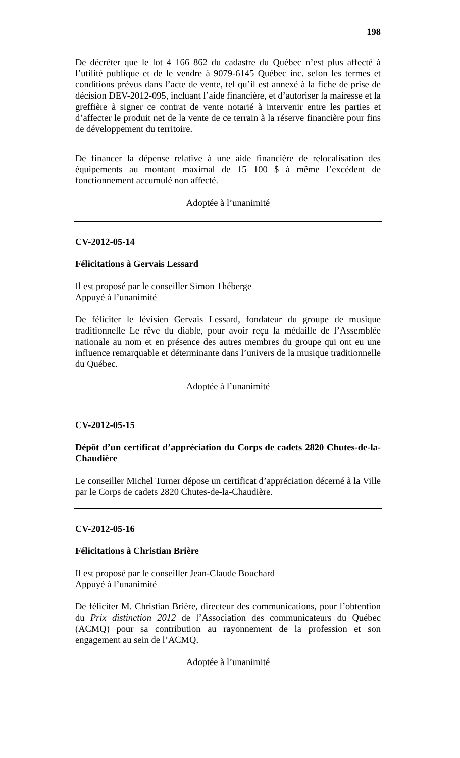198
De décréter que le lot 4 166 862 du cadastre du Québec n’est plus affecté à l’utilité publique et de le vendre à 9079-6145 Québec inc. selon les termes et conditions prévus dans l’acte de vente, tel qu’il est annexé à la fiche de prise de décision DEV-2012-095, incluant l’aide financière, et d’autoriser la mairesse et la greffière à signer ce contrat de vente notarié à intervenir entre les parties et d’affecter le produit net de la vente de ce terrain à la réserve financière pour fins de développement du territoire.
De financer la dépense relative à une aide financière de relocalisation des équipements au montant maximal de 15 100 $ à même l’excédent de fonctionnement accumulé non affecté.
Adoptée à l’unanimité
CV-2012-05-14
Félicitations à Gervais Lessard
Il est proposé par le conseiller Simon Théberge
Appuyé à l’unanimité
De féliciter le lévisien Gervais Lessard, fondateur du groupe de musique traditionnelle Le rêve du diable, pour avoir reçu la médaille de l’Assemblée nationale au nom et en présence des autres membres du groupe qui ont eu une influence remarquable et déterminante dans l’univers de la musique traditionnelle du Québec.
Adoptée à l’unanimité
CV-2012-05-15
Dépôt d’un certificat d’appréciation du Corps de cadets 2820 Chutes-de-la-Chaudière
Le conseiller Michel Turner dépose un certificat d’appréciation décerné à la Ville par le Corps de cadets 2820 Chutes-de-la-Chaudière.
CV-2012-05-16
Félicitations à Christian Brière
Il est proposé par le conseiller Jean-Claude Bouchard
Appuyé à l’unanimité
De féliciter M. Christian Brière, directeur des communications, pour l’obtention du Prix distinction 2012 de l’Association des communicateurs du Québec (ACMQ) pour sa contribution au rayonnement de la profession et son engagement au sein de l’ACMQ.
Adoptée à l’unanimité